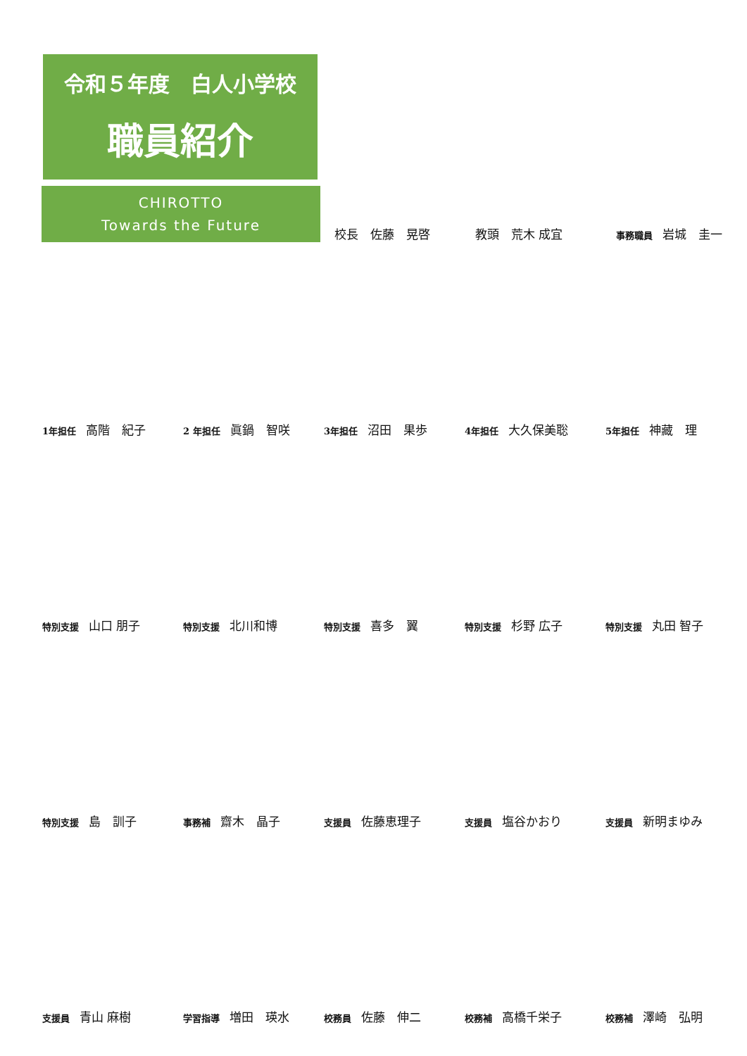令和５年度　白人小学校
職員紹介
CHIROTTO
Towards the Future
校長　佐藤　晃啓
教頭　荒木 成宜
事務職員 岩城　圭一
1年担任 高階　紀子
2 年担任 眞鍋　智咲
3年担任 沼田　果歩
4年担任 大久保美聡
5年担任 神藏　理
特別支援 山口 朋子
特別支援 北川和博
特別支援 喜多　翼
特別支援 杉野 広子
特別支援 丸田 智子
特別支援 島　訓子
事務補 齋木　晶子
支援員 佐藤恵理子
支援員 塩谷かおり
支援員 新明まゆみ
支援員 青山 麻樹
学習指導 増田　瑛水
校務員 佐藤　伸二
校務補 高橋千栄子
校務補 澤崎　弘明